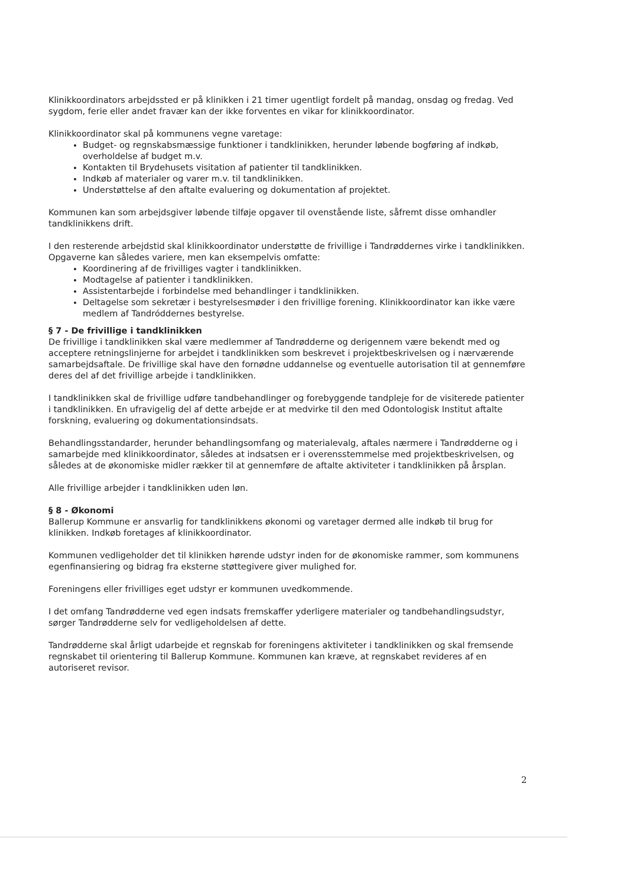Klinikkoordinators arbejdssted er på klinikken i 21 timer ugentligt fordelt på mandag, onsdag og fredag. Ved sygdom, ferie eller andet fravær kan der ikke forventes en vikar for klinikkoordinator.
Klinikkoordinator skal på kommunens vegne varetage:
Budget- og regnskabsmæssige funktioner i tandklinikken, herunder løbende bogføring af indkøb, overholdelse af budget m.v.
Kontakten til Brydehusets visitation af patienter til tandklinikken.
Indkøb af materialer og varer m.v. til tandklinikken.
Understøttelse af den aftalte evaluering og dokumentation af projektet.
Kommunen kan som arbejdsgiver løbende tilføje opgaver til ovenstående liste, såfremt disse omhandler tandklinikkens drift.
I den resterende arbejdstid skal klinikkoordinator understøtte de frivillige i Tandrøddernes virke i tandklinikken. Opgaverne kan således variere, men kan eksempelvis omfatte:
Koordinering af de frivilliges vagter i tandklinikken.
Modtagelse af patienter i tandklinikken.
Assistentarbejde i forbindelse med behandlinger i tandklinikken.
Deltagelse som sekretær i bestyrelsesmøder i den frivillige forening. Klinikkoordinator kan ikke være medlem af Tandróddernes bestyrelse.
§ 7 - De frivillige i tandklinikken
De frivillige i tandklinikken skal være medlemmer af Tandrødderne og derigennem være bekendt med og acceptere retningslinjerne for arbejdet i tandklinikken som beskrevet i projektbeskrivelsen og i nærværende samarbejdsaftale. De frivillige skal have den fornødne uddannelse og eventuelle autorisation til at gennemføre deres del af det frivillige arbejde i tandklinikken.
I tandklinikken skal de frivillige udføre tandbehandlinger og forebyggende tandpleje for de visiterede patienter i tandklinikken. En ufravigelig del af dette arbejde er at medvirke til den med Odontologisk Institut aftalte forskning, evaluering og dokumentationsindsats.
Behandlingsstandarder, herunder behandlingsomfang og materialevalg, aftales nærmere i Tandrødderne og i samarbejde med klinikkoordinator, således at indsatsen er i overensstemmelse med projektbeskrivelsen, og således at de økonomiske midler rækker til at gennemføre de aftalte aktiviteter i tandklinikken på årsplan.
Alle frivillige arbejder i tandklinikken uden løn.
§ 8 - Økonomi
Ballerup Kommune er ansvarlig for tandklinikkens økonomi og varetager dermed alle indkøb til brug for klinikken. Indkøb foretages af klinikkoordinator.
Kommunen vedligeholder det til klinikken hørende udstyr inden for de økonomiske rammer, som kommunens egenfinansiering og bidrag fra eksterne støttegivere giver mulighed for.
Foreningens eller frivilliges eget udstyr er kommunen uvedkommende.
I det omfang Tandrødderne ved egen indsats fremskaffer yderligere materialer og tandbehandlingsudstyr, sørger Tandrødderne selv for vedligeholdelsen af dette.
Tandrødderne skal årligt udarbejde et regnskab for foreningens aktiviteter i tandklinikken og skal fremsende regnskabet til orientering til Ballerup Kommune. Kommunen kan kræve, at regnskabet revideres af en autoriseret revisor.
2